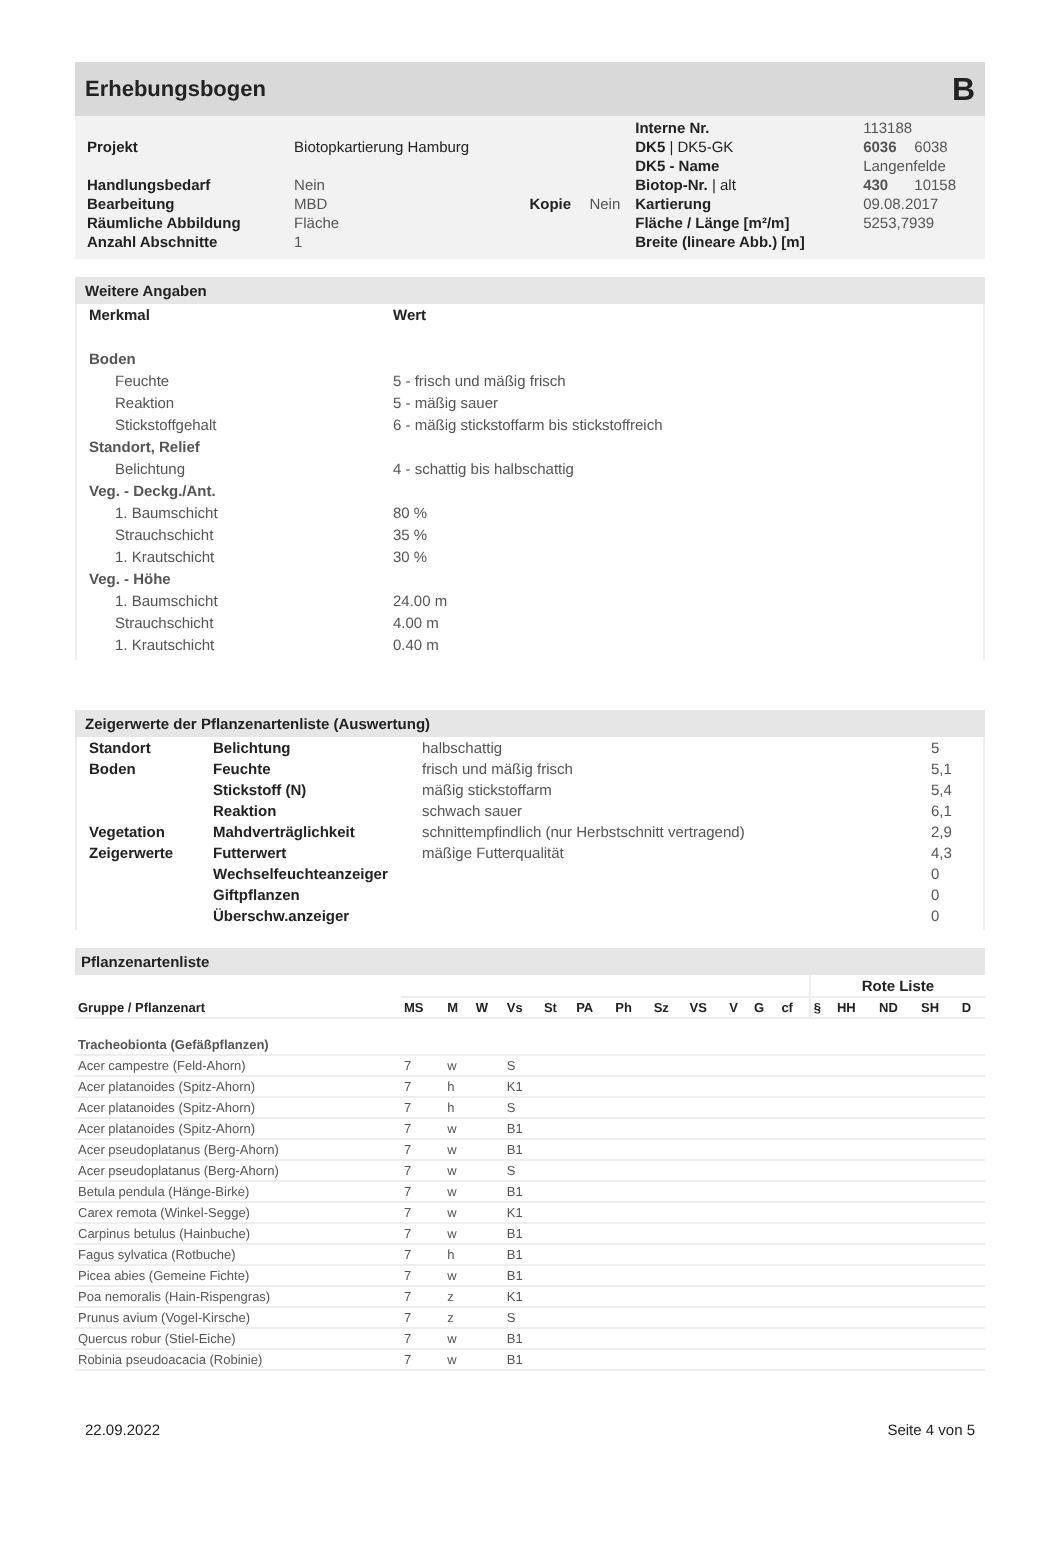Erhebungsbogen
B
| | | | | Interne Nr. | 113188 | |
| Projekt | Biotopkartierung Hamburg | | | DK5 / DK5-GK | 6036 | 6038 |
| | | | | DK5 - Name | Langenfelde | |
| Handlungsbedarf | Nein | | | Biotop-Nr. / alt | 430 | 10158 |
| Bearbeitung | MBD | Kopie | Nein | Kartierung | 09.08.2017 | |
| Räumliche Abbildung | Fläche | | | Fläche / Länge [m²/m] | 5253,7939 | |
| Anzahl Abschnitte | 1 | | | Breite (lineare Abb.) [m] | | |
Weitere Angaben
| Merkmal | Wert |
| --- | --- |
| Boden | |
| Feuchte | 5 - frisch und mäßig frisch |
| Reaktion | 5 - mäßig sauer |
| Stickstoffgehalt | 6 - mäßig stickstoffarm bis stickstoffreich |
| Standort, Relief | |
| Belichtung | 4 - schattig bis halbschattig |
| Veg. - Deckg./Ant. | |
| 1. Baumschicht | 80 % |
| Strauchschicht | 35 % |
| 1. Krautschicht | 30 % |
| Veg. - Höhe | |
| 1. Baumschicht | 24.00 m |
| Strauchschicht | 4.00 m |
| 1. Krautschicht | 0.40 m |
Zeigerwerte der Pflanzenartenliste (Auswertung)
| Standort | Belichtung | halbschattig | 5 |
| Boden | Feuchte | frisch und mäßig frisch | 5,1 |
| | Stickstoff (N) | mäßig stickstoffarm | 5,4 |
| | Reaktion | schwach sauer | 6,1 |
| Vegetation | Mahdverträglichkeit | schnittempfindlich (nur Herbstschnitt vertragend) | 2,9 |
| Zeigerwerte | Futterwert | mäßige Futterqualität | 4,3 |
| | Wechselfeuchteanzeiger | | 0 |
| | Giftpflanzen | | 0 |
| | Überschw.anzeiger | | 0 |
Pflanzenartenliste
| Gruppe / Pflanzenart | | | | | | | | | | | | | Rote Liste | | | | |
| --- | --- | --- | --- | --- | --- | --- | --- | --- | --- | --- | --- | --- | --- | --- | --- | --- | --- |
| | MS | M | W | Vs | St | PA | Ph | Sz | VS | V | G | cf | § | HH | ND | SH | D |
| Tracheobionta (Gefäßpflanzen) | | | | | | | | | | | | | | | | | |
| Acer campestre (Feld-Ahorn) | 7 | w | | S | | | | | | | | | | | | | |
| Acer platanoides (Spitz-Ahorn) | 7 | h | | K1 | | | | | | | | | | | | | |
| Acer platanoides (Spitz-Ahorn) | 7 | h | | S | | | | | | | | | | | | | |
| Acer platanoides (Spitz-Ahorn) | 7 | w | | B1 | | | | | | | | | | | | | |
| Acer pseudoplatanus (Berg-Ahorn) | 7 | w | | B1 | | | | | | | | | | | | | |
| Acer pseudoplatanus (Berg-Ahorn) | 7 | w | | S | | | | | | | | | | | | | |
| Betula pendula (Hänge-Birke) | 7 | w | | B1 | | | | | | | | | | | | | |
| Carex remota (Winkel-Segge) | 7 | w | | K1 | | | | | | | | | | | | | |
| Carpinus betulus (Hainbuche) | 7 | w | | B1 | | | | | | | | | | | | | |
| Fagus sylvatica (Rotbuche) | 7 | h | | B1 | | | | | | | | | | | | | |
| Picea abies (Gemeine Fichte) | 7 | w | | B1 | | | | | | | | | | | | | |
| Poa nemoralis (Hain-Rispengras) | 7 | z | | K1 | | | | | | | | | | | | | |
| Prunus avium (Vogel-Kirsche) | 7 | z | | S | | | | | | | | | | | | | |
| Quercus robur (Stiel-Eiche) | 7 | w | | B1 | | | | | | | | | | | | | |
| Robinia pseudoacacia (Robinie) | 7 | w | | B1 | | | | | | | | | | | | | |
22.09.2022 Seite 4 von 5